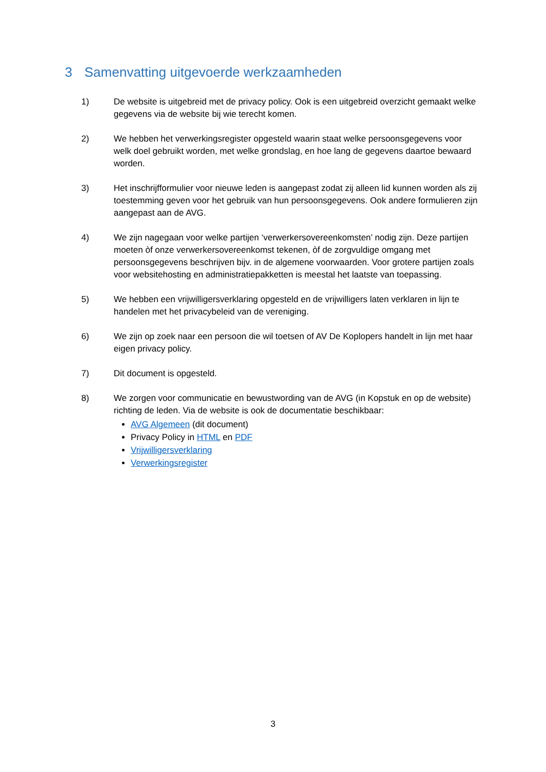3 Samenvatting uitgevoerde werkzaamheden
1) De website is uitgebreid met de privacy policy. Ook is een uitgebreid overzicht gemaakt welke gegevens via de website bij wie terecht komen.
2) We hebben het verwerkingsregister opgesteld waarin staat welke persoonsgegevens voor welk doel gebruikt worden, met welke grondslag, en hoe lang de gegevens daartoe bewaard worden.
3) Het inschrijfformulier voor nieuwe leden is aangepast zodat zij alleen lid kunnen worden als zij toestemming geven voor het gebruik van hun persoonsgegevens. Ook andere formulieren zijn aangepast aan de AVG.
4) We zijn nagegaan voor welke partijen ‘verwerkersovereenkomsten’ nodig zijn. Deze partijen moeten òf onze verwerkersovereenkomst tekenen, òf de zorgvuldige omgang met persoonsgegevens beschrijven bijv. in de algemene voorwaarden. Voor grotere partijen zoals voor websitehosting en administratiepakketten is meestal het laatste van toepassing.
5) We hebben een vrijwilligersverklaring opgesteld en de vrijwilligers laten verklaren in lijn te handelen met het privacybeleid van de vereniging.
6) We zijn op zoek naar een persoon die wil toetsen of AV De Koplopers handelt in lijn met haar eigen privacy policy.
7) Dit document is opgesteld.
8) We zorgen voor communicatie en bewustwording van de AVG (in Kopstuk en op de website) richting de leden. Via de website is ook de documentatie beschikbaar:
AVG Algemeen (dit document)
Privacy Policy in HTML en PDF
Vrijwilligersverklaring
Verwerkingsregister
3